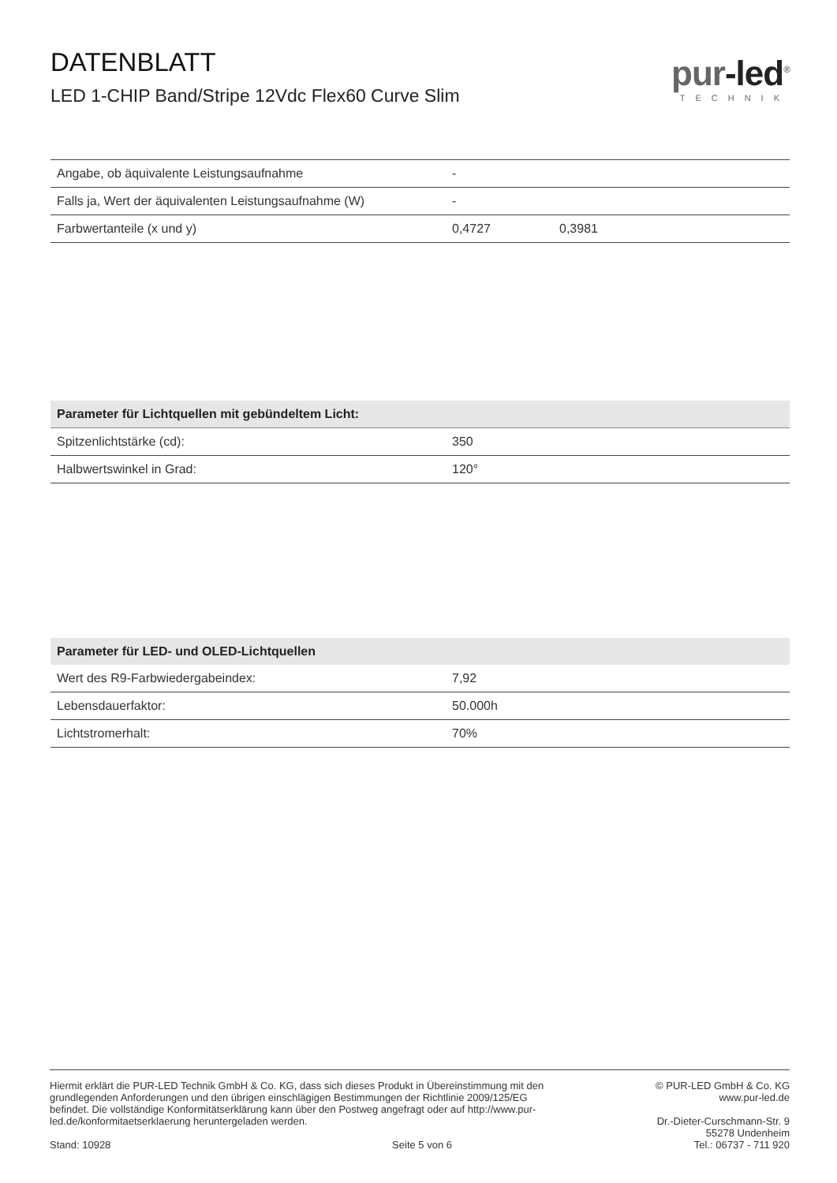DATENBLATT
LED 1-CHIP Band/Stripe 12Vdc Flex60 Curve Slim
pur-led<sup>®</sup>
TECHNIK
| Angabe, ob äquivalente Leistungsaufnahme | - | |
| Falls ja, Wert der äquivalenten Leistungsaufnahme (W) | - | |
| Farbwertanteile (x und y) | 0,4727 | 0,3981 |
| Parameter für Lichtquellen mit gebündeltem Licht: | |
| --- | --- |
| Spitzenlichtstärke (cd): | 350 |
| Halbwertswinkel in Grad: | 120° |
| Parameter für LED- und OLED-Lichtquellen | |
| --- | --- |
| Wert des R9-Farbwiedergabeindex: | 7,92 |
| Lebensdauerfaktor: | 50.000h |
| Lichtstromerhalt: | 70% |
Hiermit erklärt die PUR-LED Technik GmbH & Co. KG, dass sich dieses Produkt in Übereinstimmung mit den grundlegenden Anforderungen und den übrigen einschlägigen Bestimmungen der Richtlinie 2009/125/EG befindet. Die vollständige Konformitätserklärung kann über den Postweg angefragt oder auf http://www.pur-led.de/konformitaetserklaerung heruntergeladen werden.
Stand: 10928 Seite 5 von 6
© PUR-LED GmbH & Co. KG
www.pur-led.de
Dr.-Dieter-Curschmann-Str. 9
55278 Undenheim
Tel.: 06737 - 711 920